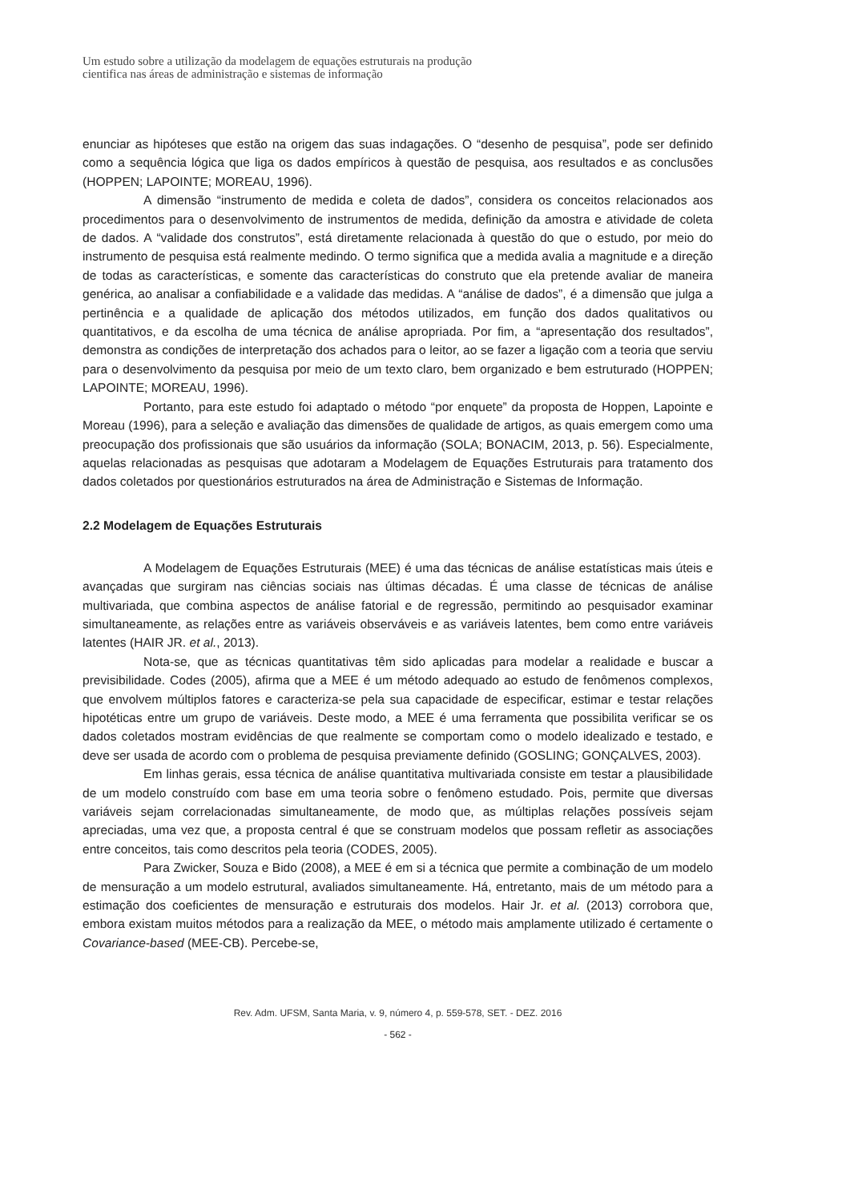Um estudo sobre a utilização da modelagem de equações estruturais na produção
cientifica nas áreas de administração e sistemas de informação
enunciar as hipóteses que estão na origem das suas indagações. O “desenho de pesquisa”, pode ser definido como a sequência lógica que liga os dados empíricos à questão de pesquisa, aos resultados e as conclusões (HOPPEN; LAPOINTE; MOREAU, 1996).
A dimensão “instrumento de medida e coleta de dados”, considera os conceitos relacionados aos procedimentos para o desenvolvimento de instrumentos de medida, definição da amostra e atividade de coleta de dados. A “validade dos construtos”, está diretamente relacionada à questão do que o estudo, por meio do instrumento de pesquisa está realmente medindo. O termo significa que a medida avalia a magnitude e a direção de todas as características, e somente das características do construto que ela pretende avaliar de maneira genérica, ao analisar a confiabilidade e a validade das medidas. A “análise de dados”, é a dimensão que julga a pertinência e a qualidade de aplicação dos métodos utilizados, em função dos dados qualitativos ou quantitativos, e da escolha de uma técnica de análise apropriada. Por fim, a “apresentação dos resultados”, demonstra as condições de interpretação dos achados para o leitor, ao se fazer a ligação com a teoria que serviu para o desenvolvimento da pesquisa por meio de um texto claro, bem organizado e bem estruturado (HOPPEN; LAPOINTE; MOREAU, 1996).
Portanto, para este estudo foi adaptado o método “por enquete” da proposta de Hoppen, Lapointe e Moreau (1996), para a seleção e avaliação das dimensões de qualidade de artigos, as quais emergem como uma preocupação dos profissionais que são usuários da informação (SOLA; BONACIM, 2013, p. 56). Especialmente, aquelas relacionadas as pesquisas que adotaram a Modelagem de Equações Estruturais para tratamento dos dados coletados por questionários estruturados na área de Administração e Sistemas de Informação.
2.2 Modelagem de Equações Estruturais
A Modelagem de Equações Estruturais (MEE) é uma das técnicas de análise estatísticas mais úteis e avançadas que surgiram nas ciências sociais nas últimas décadas. É uma classe de técnicas de análise multivariada, que combina aspectos de análise fatorial e de regressão, permitindo ao pesquisador examinar simultaneamente, as relações entre as variáveis observáveis e as variáveis latentes, bem como entre variáveis latentes (HAIR JR. et al., 2013).
Nota-se, que as técnicas quantitativas têm sido aplicadas para modelar a realidade e buscar a previsibilidade. Codes (2005), afirma que a MEE é um método adequado ao estudo de fenômenos complexos, que envolvem múltiplos fatores e caracteriza-se pela sua capacidade de especificar, estimar e testar relações hipotéticas entre um grupo de variáveis. Deste modo, a MEE é uma ferramenta que possibilita verificar se os dados coletados mostram evidências de que realmente se comportam como o modelo idealizado e testado, e deve ser usada de acordo com o problema de pesquisa previamente definido (GOSLING; GONÇALVES, 2003).
Em linhas gerais, essa técnica de análise quantitativa multivariada consiste em testar a plausibilidade de um modelo construído com base em uma teoria sobre o fenômeno estudado. Pois, permite que diversas variáveis sejam correlacionadas simultaneamente, de modo que, as múltiplas relações possíveis sejam apreciadas, uma vez que, a proposta central é que se construam modelos que possam refletir as associações entre conceitos, tais como descritos pela teoria (CODES, 2005).
Para Zwicker, Souza e Bido (2008), a MEE é em si a técnica que permite a combinação de um modelo de mensuração a um modelo estrutural, avaliados simultaneamente. Há, entretanto, mais de um método para a estimação dos coeficientes de mensuração e estruturais dos modelos. Hair Jr. et al. (2013) corrobora que, embora existam muitos métodos para a realização da MEE, o método mais amplamente utilizado é certamente o Covariance-based (MEE-CB). Percebe-se,
Rev. Adm. UFSM, Santa Maria, v. 9, número 4, p. 559-578, SET. - DEZ. 2016
- 562 -